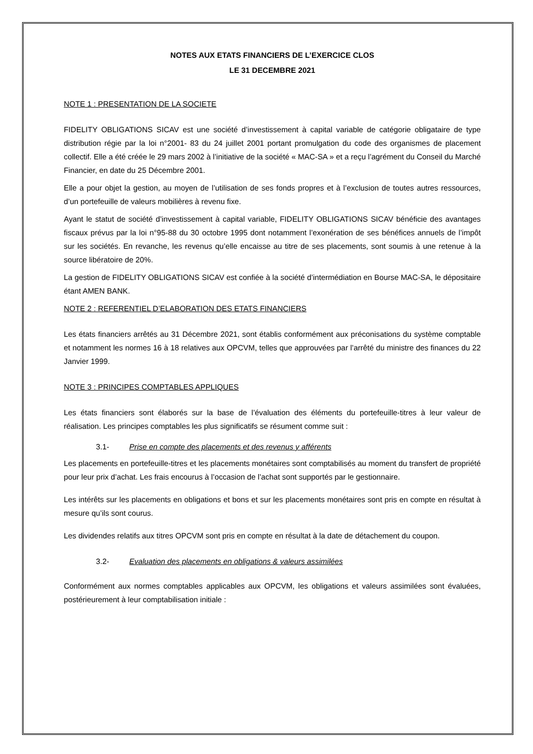NOTES AUX ETATS FINANCIERS DE L’EXERCICE CLOS
LE 31 DECEMBRE 2021
NOTE 1 : PRESENTATION DE LA SOCIETE
FIDELITY OBLIGATIONS SICAV est une société d’investissement à capital variable de catégorie obligataire de type distribution régie par la loi n°2001- 83 du 24 juillet 2001 portant promulgation du code des organismes de placement collectif. Elle a été créée le 29 mars 2002 à l’initiative de la société « MAC-SA » et a reçu l’agrément du Conseil du Marché Financier, en date du 25 Décembre 2001.
Elle a pour objet la gestion, au moyen de l’utilisation de ses fonds propres et à l’exclusion de toutes autres ressources, d’un portefeuille de valeurs mobilières à revenu fixe.
Ayant le statut de société d’investissement à capital variable, FIDELITY OBLIGATIONS SICAV bénéficie des avantages fiscaux prévus par la loi n°95-88 du 30 octobre 1995 dont notamment l’exonération de ses bénéfices annuels de l’impôt sur les sociétés. En revanche, les revenus qu’elle encaisse au titre de ses placements, sont soumis à une retenue à la source libératoire de 20%.
La gestion de FIDELITY OBLIGATIONS SICAV est confiée à la société d’intermédiation en Bourse MAC-SA, le dépositaire étant AMEN BANK.
NOTE 2 : REFERENTIEL D’ELABORATION DES ETATS FINANCIERS
Les états financiers arrêtés au 31 Décembre 2021, sont établis conformément aux préconisations du système comptable et notamment les normes 16 à 18 relatives aux OPCVM, telles que approuvées par l’arrêté du ministre des finances du 22 Janvier 1999.
NOTE 3 : PRINCIPES COMPTABLES APPLIQUES
Les états financiers sont élaborés sur la base de l’évaluation des éléments du portefeuille-titres à leur valeur de réalisation. Les principes comptables les plus significatifs se résument comme suit :
3.1- Prise en compte des placements et des revenus y afférents
Les placements en portefeuille-titres et les placements monétaires sont comptabilisés au moment du transfert de propriété pour leur prix d’achat. Les frais encourus à l’occasion de l’achat sont supportés par le gestionnaire.
Les intérêts sur les placements en obligations et bons et sur les placements monétaires sont pris en compte en résultat à mesure qu’ils sont courus.
Les dividendes relatifs aux titres OPCVM sont pris en compte en résultat à la date de détachement du coupon.
3.2- Evaluation des placements en obligations & valeurs assimilées
Conformément aux normes comptables applicables aux OPCVM, les obligations et valeurs assimilées sont évaluées, postérieurement à leur comptabilisation initiale :